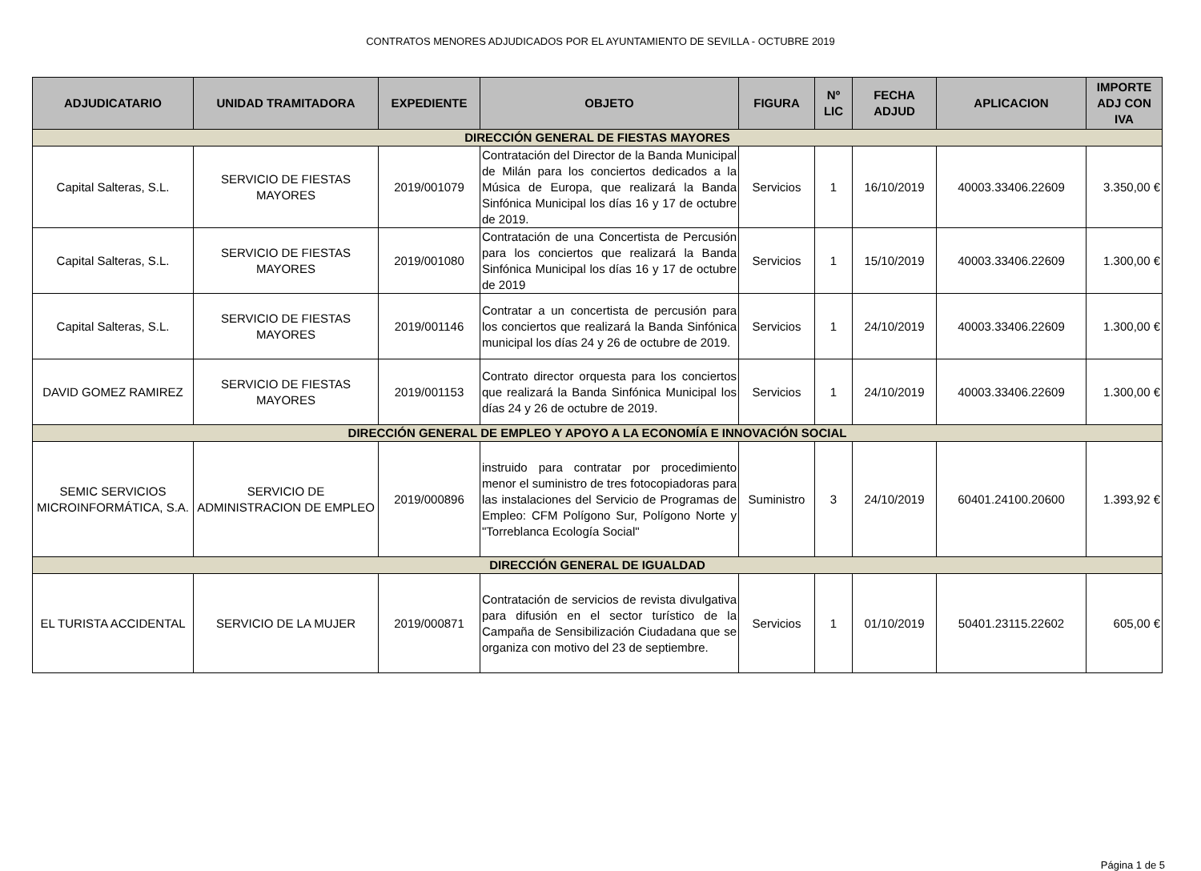CONTRATOS MENORES ADJUDICADOS POR EL AYUNTAMIENTO DE SEVILLA - OCTUBRE 2019
| ADJUDICATARIO | UNIDAD TRAMITADORA | EXPEDIENTE | OBJETO | FIGURA | Nº LIC | FECHA ADJUD | APLICACION | IMPORTE ADJ CON IVA |
| --- | --- | --- | --- | --- | --- | --- | --- | --- |
| DIRECCIÓN GENERAL DE FIESTAS MAYORES | | | | | | | | |
| Capital Salteras, S.L. | SERVICIO DE FIESTAS MAYORES | 2019/001079 | Contratación del Director de la Banda Municipal de Milán para los conciertos dedicados a la Música de Europa, que realizará la Banda Sinfónica Municipal los días 16 y 17 de octubre de 2019. | Servicios | 1 | 16/10/2019 | 40003.33406.22609 | 3.350,00 € |
| Capital Salteras, S.L. | SERVICIO DE FIESTAS MAYORES | 2019/001080 | Contratación de una Concertista de Percusión para los conciertos que realizará la Banda Sinfónica Municipal los días 16 y 17 de octubre de 2019 | Servicios | 1 | 15/10/2019 | 40003.33406.22609 | 1.300,00 € |
| Capital Salteras, S.L. | SERVICIO DE FIESTAS MAYORES | 2019/001146 | Contratar a un concertista de percusión para los conciertos que realizará la Banda Sinfónica municipal los días 24 y 26 de octubre de 2019. | Servicios | 1 | 24/10/2019 | 40003.33406.22609 | 1.300,00 € |
| DAVID GOMEZ RAMIREZ | SERVICIO DE FIESTAS MAYORES | 2019/001153 | Contrato director orquesta para los conciertos que realizará la Banda Sinfónica Municipal los días 24 y 26 de octubre de 2019. | Servicios | 1 | 24/10/2019 | 40003.33406.22609 | 1.300,00 € |
| DIRECCIÓN GENERAL DE EMPLEO Y APOYO A LA ECONOMÍA E INNOVACIÓN SOCIAL | | | | | | | | |
| SEMIC SERVICIOS MICROINFORMÁTICA, S.A. | SERVICIO DE ADMINISTRACION DE EMPLEO | 2019/000896 | instruido para contratar por procedimiento menor el suministro de tres fotocopiadoras para las instalaciones del Servicio de Programas de Empleo: CFM Polígono Sur, Polígono Norte y "Torreblanca Ecología Social" | Suministro | 3 | 24/10/2019 | 60401.24100.20600 | 1.393,92 € |
| DIRECCIÓN GENERAL DE IGUALDAD | | | | | | | | |
| EL TURISTA ACCIDENTAL | SERVICIO DE LA MUJER | 2019/000871 | Contratación de servicios de revista divulgativa para difusión en el sector turístico de la Campaña de Sensibilización Ciudadana que se organiza con motivo del 23 de septiembre. | Servicios | 1 | 01/10/2019 | 50401.23115.22602 | 605,00 € |
Página 1 de 5